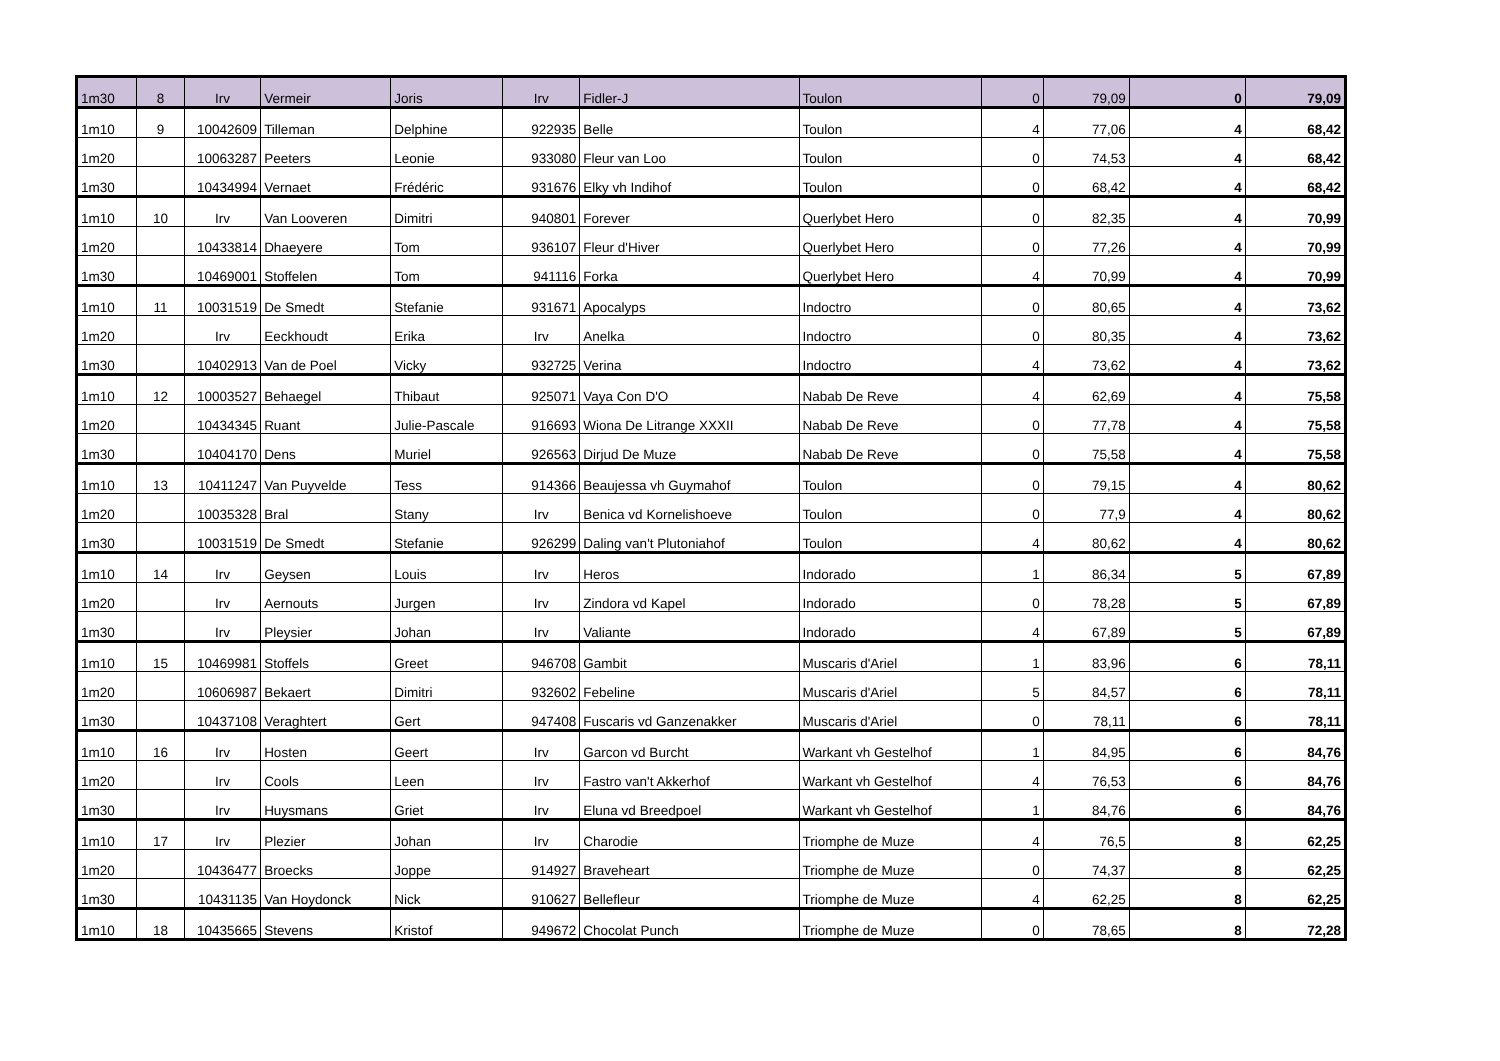| 1m30 | 8 | Irv | Vermeir | Joris | Irv | Fidler-J | Toulon | 0 | 79,09 | 0 | 79,09 |
| 1m10 | 9 | 10042609 | Tilleman | Delphine | 922935 | Belle | Toulon | 4 | 77,06 | 4 | 68,42 |
| 1m20 | | 10063287 | Peeters | Leonie | 933080 | Fleur van Loo | Toulon | 0 | 74,53 | 4 | 68,42 |
| 1m30 | | 10434994 | Vernaet | Frédéric | 931676 | Elky vh Indihof | Toulon | 0 | 68,42 | 4 | 68,42 |
| 1m10 | 10 | Irv | Van Looveren | Dimitri | 940801 | Forever | Querlybet Hero | 0 | 82,35 | 4 | 70,99 |
| 1m20 | | 10433814 | Dhaeyere | Tom | 936107 | Fleur d'Hiver | Querlybet Hero | 0 | 77,26 | 4 | 70,99 |
| 1m30 | | 10469001 | Stoffelen | Tom | 941116 | Forka | Querlybet Hero | 4 | 70,99 | 4 | 70,99 |
| 1m10 | 11 | 10031519 | De Smedt | Stefanie | 931671 | Apocalyps | Indoctro | 0 | 80,65 | 4 | 73,62 |
| 1m20 | | Irv | Eeckhoudt | Erika | Irv | Anelka | Indoctro | 0 | 80,35 | 4 | 73,62 |
| 1m30 | | 10402913 | Van de Poel | Vicky | 932725 | Verina | Indoctro | 4 | 73,62 | 4 | 73,62 |
| 1m10 | 12 | 10003527 | Behaegel | Thibaut | 925071 | Vaya Con D'O | Nabab De Reve | 4 | 62,69 | 4 | 75,58 |
| 1m20 | | 10434345 | Ruant | Julie-Pascale | 916693 | Wiona De Litrange XXXII | Nabab De Reve | 0 | 77,78 | 4 | 75,58 |
| 1m30 | | 10404170 | Dens | Muriel | 926563 | Dirjud De Muze | Nabab De Reve | 0 | 75,58 | 4 | 75,58 |
| 1m10 | 13 | 10411247 | Van Puyvelde | Tess | 914366 | Beaujessa vh Guymahof | Toulon | 0 | 79,15 | 4 | 80,62 |
| 1m20 | | 10035328 | Bral | Stany | Irv | Benica vd Kornelishoeve | Toulon | 0 | 77,9 | 4 | 80,62 |
| 1m30 | | 10031519 | De Smedt | Stefanie | 926299 | Daling van't Plutoniahof | Toulon | 4 | 80,62 | 4 | 80,62 |
| 1m10 | 14 | Irv | Geysen | Louis | Irv | Heros | Indorado | 1 | 86,34 | 5 | 67,89 |
| 1m20 | | Irv | Aernouts | Jurgen | Irv | Zindora vd Kapel | Indorado | 0 | 78,28 | 5 | 67,89 |
| 1m30 | | Irv | Pleysier | Johan | Irv | Valiante | Indorado | 4 | 67,89 | 5 | 67,89 |
| 1m10 | 15 | 10469981 | Stoffels | Greet | 946708 | Gambit | Muscaris d'Ariel | 1 | 83,96 | 6 | 78,11 |
| 1m20 | | 10606987 | Bekaert | Dimitri | 932602 | Febeline | Muscaris d'Ariel | 5 | 84,57 | 6 | 78,11 |
| 1m30 | | 10437108 | Veraghtert | Gert | 947408 | Fuscaris vd Ganzenakker | Muscaris d'Ariel | 0 | 78,11 | 6 | 78,11 |
| 1m10 | 16 | Irv | Hosten | Geert | Irv | Garcon vd Burcht | Warkant vh Gestelhof | 1 | 84,95 | 6 | 84,76 |
| 1m20 | | Irv | Cools | Leen | Irv | Fastro van't Akkerhof | Warkant vh Gestelhof | 4 | 76,53 | 6 | 84,76 |
| 1m30 | | Irv | Huysmans | Griet | Irv | Eluna vd Breedpoel | Warkant vh Gestelhof | 1 | 84,76 | 6 | 84,76 |
| 1m10 | 17 | Irv | Plezier | Johan | Irv | Charodie | Triomphe de Muze | 4 | 76,5 | 8 | 62,25 |
| 1m20 | | 10436477 | Broecks | Joppe | 914927 | Braveheart | Triomphe de Muze | 0 | 74,37 | 8 | 62,25 |
| 1m30 | | 10431135 | Van Hoydonck | Nick | 910627 | Bellefleur | Triomphe de Muze | 4 | 62,25 | 8 | 62,25 |
| 1m10 | 18 | 10435665 | Stevens | Kristof | 949672 | Chocolat Punch | Triomphe de Muze | 0 | 78,65 | 8 | 72,28 |